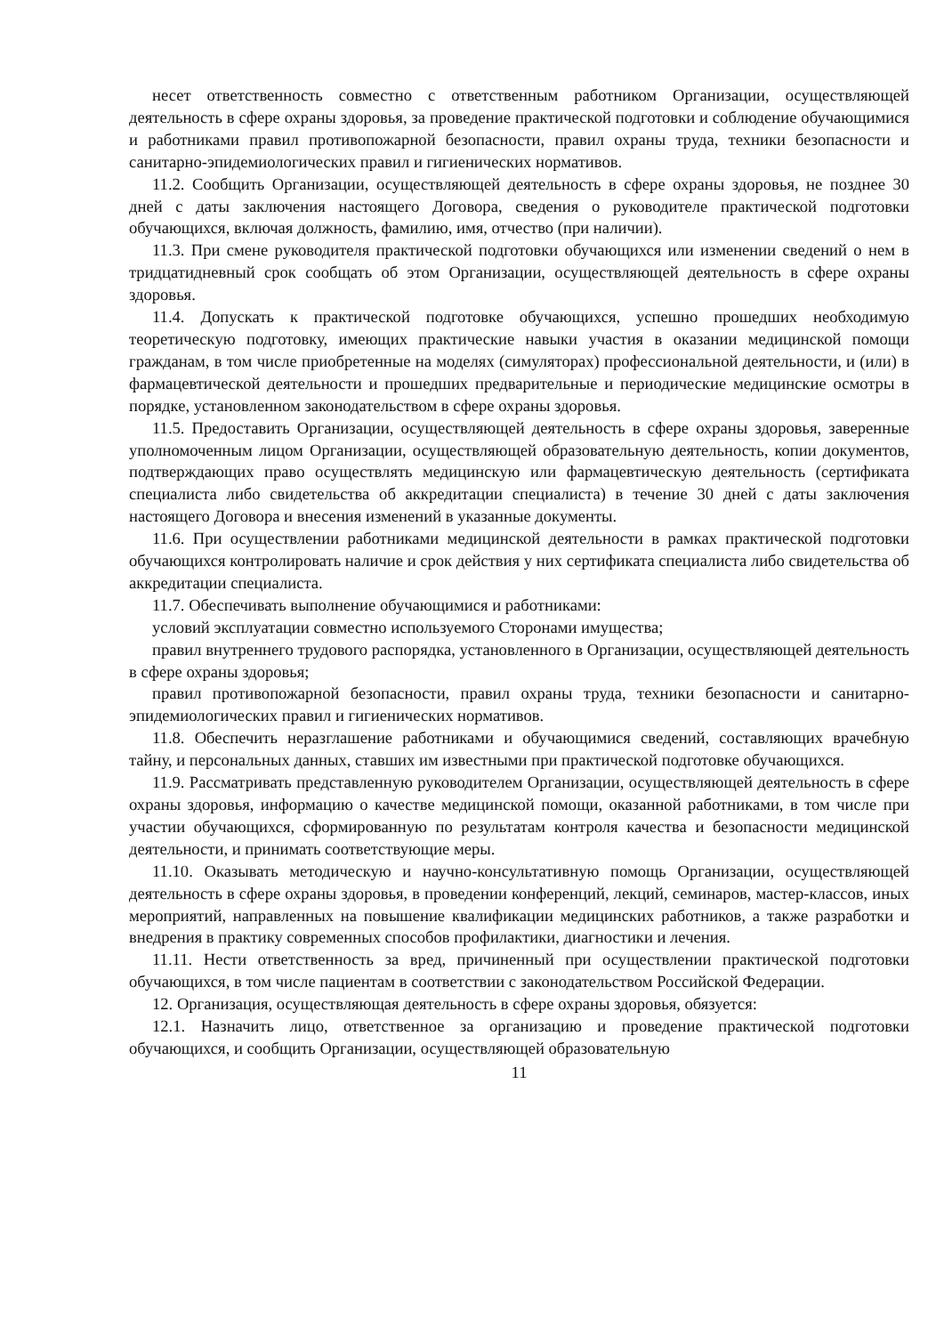несет ответственность совместно с ответственным работником Организации, осуществляющей деятельность в сфере охраны здоровья, за проведение практической подготовки и соблюдение обучающимися и работниками правил противопожарной безопасности, правил охраны труда, техники безопасности и санитарно-эпидемиологических правил и гигиенических нормативов.
11.2. Сообщить Организации, осуществляющей деятельность в сфере охраны здоровья, не позднее 30 дней с даты заключения настоящего Договора, сведения о руководителе практической подготовки обучающихся, включая должность, фамилию, имя, отчество (при наличии).
11.3. При смене руководителя практической подготовки обучающихся или изменении сведений о нем в тридцатидневный срок сообщать об этом Организации, осуществляющей деятельность в сфере охраны здоровья.
11.4. Допускать к практической подготовке обучающихся, успешно прошедших необходимую теоретическую подготовку, имеющих практические навыки участия в оказании медицинской помощи гражданам, в том числе приобретенные на моделях (симуляторах) профессиональной деятельности, и (или) в фармацевтической деятельности и прошедших предварительные и периодические медицинские осмотры в порядке, установленном законодательством в сфере охраны здоровья.
11.5. Предоставить Организации, осуществляющей деятельность в сфере охраны здоровья, заверенные уполномоченным лицом Организации, осуществляющей образовательную деятельность, копии документов, подтверждающих право осуществлять медицинскую или фармацевтическую деятельность (сертификата специалиста либо свидетельства об аккредитации специалиста) в течение 30 дней с даты заключения настоящего Договора и внесения изменений в указанные документы.
11.6. При осуществлении работниками медицинской деятельности в рамках практической подготовки обучающихся контролировать наличие и срок действия у них сертификата специалиста либо свидетельства об аккредитации специалиста.
11.7. Обеспечивать выполнение обучающимися и работниками:
условий эксплуатации совместно используемого Сторонами имущества;
правил внутреннего трудового распорядка, установленного в Организации, осуществляющей деятельность в сфере охраны здоровья;
правил противопожарной безопасности, правил охраны труда, техники безопасности и санитарно-эпидемиологических правил и гигиенических нормативов.
11.8. Обеспечить неразглашение работниками и обучающимися сведений, составляющих врачебную тайну, и персональных данных, ставших им известными при практической подготовке обучающихся.
11.9. Рассматривать представленную руководителем Организации, осуществляющей деятельность в сфере охраны здоровья, информацию о качестве медицинской помощи, оказанной работниками, в том числе при участии обучающихся, сформированную по результатам контроля качества и безопасности медицинской деятельности, и принимать соответствующие меры.
11.10. Оказывать методическую и научно-консультативную помощь Организации, осуществляющей деятельность в сфере охраны здоровья, в проведении конференций, лекций, семинаров, мастер-классов, иных мероприятий, направленных на повышение квалификации медицинских работников, а также разработки и внедрения в практику современных способов профилактики, диагностики и лечения.
11.11. Нести ответственность за вред, причиненный при осуществлении практической подготовки обучающихся, в том числе пациентам в соответствии с законодательством Российской Федерации.
12. Организация, осуществляющая деятельность в сфере охраны здоровья, обязуется:
12.1. Назначить лицо, ответственное за организацию и проведение практической подготовки обучающихся, и сообщить Организации, осуществляющей образовательную
11